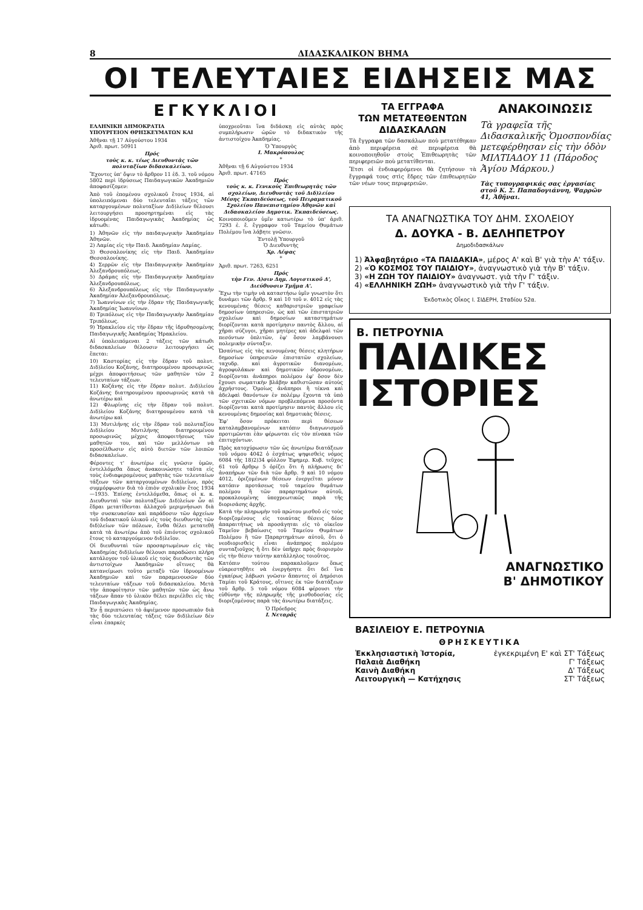8 ΔΙΔΑΣΚΑΛΙΚΟΝ ΒΗΜΑ
ΟΙ ΤΕΛΕΥΤΑΙΕΣ ΕΙΔΗΣΕΙΣ ΜΑΣ
ΕΓΚΥΚΛΙΟΙ
ΕΛΛΗΝΙΚΗ ΔΗΜΟΚΡΑΤΙΑ
ΥΠΟΥΡΓΕΙΟΝ ΘΡΗΣΚΕΥΜΑΤΩΝ ΚΑΙ
Ἀθῆναι τῇ 17 Αὐγούστου 1934
Ἀριθ. πρωτ. 50911
Πρός
τοὺς κ. κ. τέως Διευθυντὰς τῶν πολυταξίων διδασκαλείων.
Ἔχοντες ὑπ' ὄψιν τὸ ἄρθρον 11 ἐδ. 3. τοῦ νόμου 5802 περὶ ἱδρύσεως Παιδαγωγικῶν Ἀκαδημιῶν ἀποφασίζομεν:
Ἀπὸ τοῦ ἐπομένου σχολικοῦ ἔτους 1934, αἱ ὑπολειπόμεναι δύο τελευταῖαι τάξεις τῶν καταργουμένων πολυταξίων Διδ)λείων θέλουσι λειτουργήσει προσηρτημέναι εἰς τὰς ἱδρυομένας Παιδαγωγικὰς Ἀκαδημίας ὡς κάτωθι:
1) Ἀθηνῶν εἰς τὴν παιδαγωγικὴν Ἀκαδημίαν Ἀθηνῶν.
2) Λαμίας εἰς τὴν Παιδ. Ἀκαδημίαν Λαμίας.
3) Θεσσαλονίκης εἰς τὴν Παιδ. Ἀκαδημίαν Θεσσαλονίκης.
4) Σερρῶν εἰς τὴν Παιδαγωγικὴν Ἀκαδημίαν Ἀλεξανδρουπόλεως.
5) Δράμας εἰς τὴν Παιδαγωγικὴν Ἀκαδημίαν Ἀλεξανδρουπόλεως.
6) Ἀλεξανδρουπόλεως εἰς τὴν Παιδαγωγικὴν Ἀκαδημίαν Ἀλεξανδρουπόλεως.
7) Ἰωαννίνων εἰς τὴν ἕδραν τῆς Παιδαγωγικῆς Ἀκαδημίας Ἰωαννίνων.
8) Τριπόλεως εἰς τὴν Παιδαγωγικὴν Ἀκαδημίαν Τριπόλεως.
9) Ἡρακλείου εἰς τὴν ἕδραν τῆς ἱδρυθησομένης Παιδαγωγικῆς Ἀκαδημίας Ἡρακλείου.
Αἱ ὑπολειπόμεναι 2 τάξεις τῶν κάτωθι διδασκαλείων θέλουσιν λειτουργήσει ὡς ἕπεται:
10) Καστορίας εἰς τὴν ἕδραν τοῦ πολυτ. Διδ)λείου Κοζάνης, διατηρουμένου προσωρινῶς μέχρι ἀποφοιτήσεως τῶν μαθητῶν τῶν 2 τελευταίων τάξεων.
11) Κοζάνης εἰς τὴν ἕδραν πολυτ. Διδ)λείου Κοζάνης διατηρουμένου προσωρινῶς κατὰ τὰ ἀνωτέρω καὶ
12) Φλωρίνης εἰς τὴν ἕδραν τοῦ πολυτ. Διδ)λείου Κοζάνης διατηρουμένου κατὰ τὰ ἀνωτέρω καὶ
13) Μυτιλήνης εἰς τὴν ἕδραν τοῦ πολυταξίου Διδ)λείου Μυτιλήνης διατηρουμένου προσωρινῶς μέχρις ἀποφοιτήσεως τῶν μαθητῶν του, καὶ τῶν μελλόντων νὰ προσέλθωσιν εἰς αὐτὸ διετῶν τῶν λοιπῶν διδασκαλείων.
Φέροντες τ' ἀνωτέρω εἰς γνῶσιν ὑμῶν, ἐντελλόμεθα ὅπως ἀνακοινώσητε ταῦτα εἰς τοὺς ἐνδιαφερομένους μαθητὰς τῶν τελευταίων τάξεων τῶν καταργουμένων διδ)λείων, πρὸς συμμόρφωσιν διὰ τὸ ἐπιὸν σχολικὸν ἔτος 1934—1935. Ἐπίσης ἐντελλόμεθα, ὅπως οἱ κ. κ. Διευθυνταὶ τῶν πολυταξίων Διδ)λείων ὧν αἱ ἕδραι μετατίθενται ἀλλαχοῦ μεριμνήσωσι διὰ τὴν συσκευασίαν καὶ παράδοσιν τῶν ἀρχείων τοῦ διδακτικοῦ ὑλικοῦ εἰς τοὺς διευθυντὰς τῶν διδ)λείων τῶν πόλεων, ἔνθα θέλει μετατεθῆ κατὰ τὰ ἀνωτέρω ἀπὸ τοῦ ἐπιόντος σχολικοῦ ἔτους τὸ καταργούμενον διδ)λεῖον.
Οἱ διευθυνταὶ τῶν προσαρτωμένων εἰς τὰς Ἀκαδημίας διδ)λείων θέλουσι παραδώσει πλήρη κατάλογον τοῦ ὑλικοῦ εἰς τοὺς διευθυντὰς τῶν ἀντιστοίχων Ἀκαδημιῶν οἵτινες θὰ κατανείμωσι τοῦτο μεταξὺ τῶν ἱδρυομένων Ἀκαδημιῶν καὶ τῶν παραμενουσῶν δύο τελευταίων τάξεων τοῦ διδασκαλείου. Μετὰ τὴν ἀποφοίτησιν τῶν μαθητῶν τῶν ὡς ἄνω τάξεων ἅπαν τὸ ὑλικὸν θέλει περιέλθει εἰς τὰς Παιδαγωγικὰς Ἀκαδημίας.
Ἐν ᾗ περιπτώσει τὸ ἀφιέμενον προσωπικὸν διὰ τὰς δύο τελευταίας τάξεις τῶν διδ)λείων δὲν εἶναι ἐπαρκὲς
ὑποχρεοῦται ἵνα διδάσκῃ εἰς αὐτὰς πρὸς συμπλήρωσιν ὡρῶν τὸ διδακτικὸν τῆς ἀντιστοίχου Ἀκαδημίας.
Ὁ Ὑπουργὸς
Ι. Μακρόπουλος
*
Ἀθῆναι τῇ 6 Αὐγούστου 1934
Ἀριθ. πρωτ. 47165
Πρός
τοὺς κ. κ. Γενικοὺς Ἐπιθεωρητὰς τῶν σχολείων, Διευθυντὰς τοῦ Διδ)λείου Μέσης Ἐκπαιδεύσεως, τοῦ Πειραματικοῦ Σχολείου Πανεπιστημίου Ἀθηνῶν καὶ Διδασκαλείου Δημοτικ. Ἐκπαιδεύσεως.
Κοινοποιοῦμεν ὑμῖν κατωτέρω τὸ ὑπ' ἀριθ. 7293 ἐ. ἔ. ἔγγραφον τοῦ Ταμείου Θυμάτων Πολέμου ἵνα λάβητε γνῶσιν.
Ἐντολῇ Ὑπουργοῦ
Ὁ Διευθυντὴς
Χρ. Λέφας
*
Ἀριθ. πρωτ. 7263, 6251
Πρός
τὴν Γεν. Δ)σιν Δημ. Λογιστικοῦ Δ', Διεύθυνσιν Τμῆμα Α'.
Ἔχω τὴν τιμὴν νὰ καταστήσω ὑμῖν γνωστὸν ὅτι δυνάμει τῶν ἄρθρ. 9 καὶ 10 τοῦ ν. 4012 εἰς τὰς κενουμένας θέσεις καθαριστριῶν γραφείων δημοσίων ὑπηρεσιῶν, ὡς καὶ τῶν ἐπιστατριῶν σχολείων καὶ δημοσίων καταστημάτων διορίζονται κατὰ προτίμησιν παντὸς ἄλλου, αἱ χῆραι σύζυγοι, χῆραι μητέρες καὶ ἀδελφαὶ τῶν πεσόντων ὁπλιτῶν, ἐφ' ὅσον λαμβάνουσι πολεμικὴν σύνταξιν.
Ὡσαύτως εἰς τὰς κενουμένας θέσεις κλητήρων δημοσίων ὑπηρεσιῶν ἐπιστατῶν σχολείων, ταχυδρ. καὶ ἀγροτικῶν διανομέων, ἀγροφυλάκων καὶ δημοτικῶν ὑδρονομέων, διορίζονται ἀνάπηροι πολέμου ἐφ' ὅσον δὲν ἔχουσι σωματικὴν βλάβην καθιστῶσαν αὐτοὺς ἀχρήστους. Ὁμοίως ἀνάπηροι ἢ τέκνα καὶ ἀδελφαὶ θανόντων ἐν πολέμῳ ἔχοντα τὰ ὑπὸ τῶν σχετικῶν νόμων προβλεπόμενα προσόντα διορίζονται κατὰ προτίμησιν παντὸς ἄλλου εἰς κενουμένας δημοσίας καὶ δημοτικὰς θέσεις.
Ἐφ' ὅσον πρόκειται περὶ θέσεων καταλαμβανομένων κατόπιν διαγωνισμοῦ προτιμῶνται ἐὰν φέρωνται εἰς τὸν πίνακα τῶν ἐπιτυχόντων.
Πρὸς κατοχύρωσιν τῶν ὡς ἀνωτέρω διατάξεων τοῦ νόμου 4042 ὁ ἐσχάτως ψηφισθεὶς νόμος 6084 τῆς 18)2)34 φύλλον Ἐφημερ. Κυβ. τεῦχος 61 τοῦ ἄρθρῳ 5 ὁρίζει ὅτι ἡ πλήρωσις δι' ἀναπήρων τῶν διὰ τῶν ἄρθρ. 9 καὶ 10 νόμου 4012, ὁριζομένων θέσεων ἐνεργεῖται μόνον κατόπιν προτάσεως τοῦ ταμείου θυμάτων πολέμου ἢ τῶν παραρτημάτων αὐτοῦ, προκαλουμένης ὑποχρεωτικῶς παρὰ τῆς διορισάσης ἀρχῆς.
Κατὰ τὴν πληρωμὴν τοῦ πρώτου μισθοῦ εἰς τοὺς διοριζομένους εἰς τοιαύτας θέσεις δέον ἀπαραιτήτως νὰ προσάγηται εἰς τὸ οἰκεῖον Ταμεῖον βεβαίωσις τοῦ Ταμείου Θυμάτων Πολέμου ἢ τῶν Παραρτημάτων αὐτοῦ, ὅτι ὁ νεοδιορισθεὶς εἶναι ἀνάπηρος πολέμου συνταξιοῦχος ἢ ὅτι δὲν ὑπῆρχε πρὸς διορισμὸν εἰς τὴν θέσιν ταύτην κατάλληλος τοιοῦτος.
Κατόπιν τούτου παρακαλοῦμεν ὅπως εὐαρεστηθῆτε νὰ ἐνεργήσητε ὅτι δεῖ ἵνα ἐγκαίρως λάβωσι γνῶσιν ἅπαντες οἱ Δημόσιοι Ταμίαι τοῦ Κράτους, οἵτινες ἐκ τῶν διατάξεων τοῦ ἄρθρ. 5 τοῦ νόμου 6084 φέρουσι τὴν εὐθύνην τῆς πληρωμῆς τῆς μισθοδοσίας εἰς διοριζομένους παρὰ τὰς ἀνωτέρω διατάξεις.
Ὁ Πρόεδρος
Ι. Νεταρᾶς
ΤΑ ΕΓΓΡΑΦΑ
ΤΩΝ ΜΕΤΑΤΕΘΕΝΤΩΝ ΔΙΔΑΣΚΑΛΩΝ
Τὰ ἔγγραφα τῶν δασκάλων ποὺ μετατέθηκαν ἀπὸ περιφέρεια σὲ περιφέρεια θὰ κοινοποιηθοῦν στοὺς Ἐπιθεωρητὰς τῶν περιφερειῶν ποὺ μετατίθενται.
Ἔτσι οἱ ἐνδιαφερόμενοι θὰ ζητήσουν τὰ ἔγγραφά τους στὶς ἕδρες τῶν ἐπιθεωρητῶν τῶν νέων τους περιφερειῶν.
ΑΝΑΚΟΙΝΩΣΙΣ
Τὰ γραφεῖα τῆς Διδασκαλικῆς Ὁμοσπονδίας μετεφέρθησαν εἰς τὴν ὁδὸν ΜΙΛΤΙΑΔΟΥ 11 (Πάροδος Ἁγίου Μάρκου.)
Τὰς τυπογραφικάς σας ἐργασίας στοῦ Κ. Σ. Παπαδογιάννη, Ψαρρῶν 41, Ἀθῆναι.
ΤΑ ΑΝΑΓΝΩΣΤΙΚΑ ΤΟΥ ΔΗΜ. ΣΧΟΛΕΙΟΥ
Δ. ΔΟΥΚΑ - Β. ΔΕΛΗΠΕΤΡΟΥ
Δημοδιδασκάλων
1) Ἀλφαβητάριο «ΤΑ ΠΑΙΔΑΚΙΑ», μέρος Α' καὶ Β' γιὰ τὴν Α' τάξιν.
2) «Ὁ ΚΟΣΜΟΣ ΤΟΥ ΠΑΙΔΙΟΥ», ἀναγνωστικὸ γιὰ τὴν Β' τάξιν.
3) «Η ΖΩΗ ΤΟΥ ΠΑΙΔΙΟΥ» ἀναγνωστ. γιὰ τὴν Γ' τάξιν.
4) «ΕΛΛΗΝΙΚΗ ΖΩΗ» ἀναγνωστικὸ γιὰ τὴν Γ' τάξιν.
Ἐκδοτικὸς Οἶκος Ι. ΣΙΔΕΡΗ, Σταδίου 52α.
Β. ΠΕΤΡΟΥΝΙΑ
ΠΑΙΔΙΚΕΣ
ΙΣΤΟΡΙΕΣ
ΑΝΑΓΝΩΣΤΙΚΟ
Β' ΔΗΜΟΤΙΚΟΥ
ΒΑΣΙΛΕΙΟΥ Ε. ΠΕΤΡΟΥΝΙΑ
ΘΡΗΣΚΕΥΤΙΚΑ
Ἐκκλησιαστικὴ Ἱστορία, ἐγκεκριμένη Ε' καὶ ΣΤ' Τάξεως
Παλαιὰ Διαθήκη Γ' Τάξεως
Καινὴ Διαθήκη Δ' Τάξεως
Λειτουργικὴ — Κατήχησις ΣΤ' Τάξεως